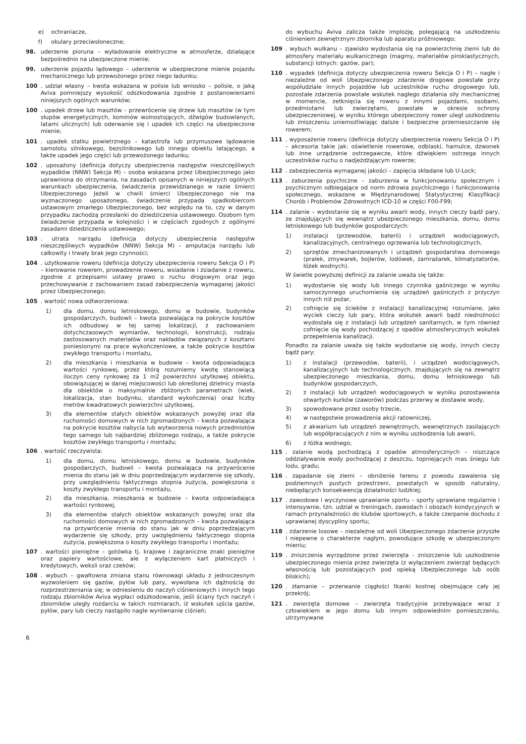e) ochraniacze,
f) okulary przeciwsłoneczne;
98. uderzenie pioruna – wyładowanie elektryczne w atmosferze, działające bezpośrednio na ubezpieczone mienie;
99. uderzenie pojazdu lądowego – uderzenie w ubezpieczone mienie pojazdu mechanicznego lub przewożonego przez niego ładunku;
100. udział własny – kwota wskazana w polisie lub wniosko – polisie, o jaką Aviva pomniejszy wysokość odszkodowania zgodnie z postanowieniami niniejszych ogólnych warunków;
100. upadek drzew lub masztów – przewrócenie się drzew lub masztów (w tym słupów energetycznych, kominów wolnostojących, dźwigów budowlanych, latarni ulicznych) lub oderwanie się i upadek ich części na ubezpieczone mienie;
101. upadek statku powietrznego – katastrofa lub przymusowe lądowanie samolotu silnikowego, bezsilnikowego lub innego obiektu latającego, a także upadek jego części lub przewożonego ładunku;
102. uposażony (definicja dotyczy ubezpieczenia następstw nieszczęśliwych wypadków (NNW) Sekcja M) – osoba wskazana przez Ubezpieczonego jako uprawniona do otrzymania, na zasadach opisanych w niniejszych ogólnych warunkach ubezpieczenia, świadczenia przewidzianego w razie śmierci Ubezpieczonego Jeżeli w chwili śmierci Ubezpieczonego nie ma wyznaczonego uposażonego, świadczenie przypada spadkobiercom ustawowym zmarłego Ubezpieczonego, bez względu na to, czy w danym przypadku zachodzą przesłanki do dziedziczenia ustawowego. Osobom tym świadczenie przypada w kolejności i w częściach zgodnych z ogólnymi zasadami dziedziczenia ustawowego;
103. utrata narządu (definicja dotyczy ubezpieczenia następstw nieszczęśliwych wypadków (NNW) Sekcja M) – amputacja narządu lub całkowity i trwały brak jego czynności;
104. użytkowanie roweru (definicja dotyczy ubezpieczenia roweru Sekcja O i P) – kierowanie rowerem, prowadzenie roweru, wsiadanie i zsiadanie z roweru, zgodnie z przepisami ustawy prawo o ruchu drogowym oraz jego przechowywanie z zachowaniem zasad zabezpieczenia wymaganej jakości przez Ubezpieczonego;
105. wartość nowa odtworzeniowa:
1) dla domu, domu letniskowego, domu w budowie, budynków gospodarczych, budowli – kwota pozwalająca na pokrycie kosztów ich odbudowy w tej samej lokalizacji, z zachowaniem dotychczasowych wymiarów, technologii, konstrukcji, rodzaju zastosowanych materiałów oraz nakładów związanych z kosztami poniesionymi na prace wykończeniowe, a także pokrycie kosztów zwykłego transportu i montażu,
2) dla mieszkania i mieszkania w budowie – kwota odpowiadająca wartości rynkowej, przez którą rozumiemy kwotę stanowiącą iloczyn ceny rynkowej za 1 m2 powierzchni użytkowej obiektu, obowiązującej w danej miejscowości lub określonej dzielnicy miasta dla obiektów o maksymalnie zbliżonych parametrach (wiek, lokalizacja, stan budynku, standard wykończenia) oraz liczby metrów kwadratowych powierzchni użytkowej,
3) dla elementów stałych obiektów wskazanych powyżej oraz dla ruchomości domowych w nich zgromadzonych – kwota pozwalająca na pokrycie kosztów nabycia lub wytworzenia nowych przedmiotów tego samego lub najbardziej zbliżonego rodzaju, a także pokrycie kosztów zwykłego transportu i montażu;
106. wartość rzeczywista:
1) dla domu, domu letniskowego, domu w budowie, budynków gospodarczych, budowli – kwota pozwalająca na przywrócenie mienia do stanu jak w dniu poprzedzającym wydarzenie się szkody, przy uwzględnieniu faktycznego stopnia zużycia, powiększona o koszty zwykłego transportu i montażu,
2) dla mieszkania, mieszkania w budowie – kwota odpowiadająca wartości rynkowej,
3) dla elementów stałych obiektów wskazanych powyżej oraz dla ruchomości domowych w nich zgromadzonych – kwota pozwalająca na przywrócenie mienia do stanu jak w dniu poprzedzającym wydarzenie się szkody, przy uwzględnieniu faktycznego stopnia zużycia, powiększona o koszty zwykłego transportu i montażu;
107. wartości pieniężne – gotówka tj. krajowe i zagraniczne znaki pieniężne oraz papiery wartościowe, ale z wyłączeniem kart płatniczych i kredytowych, weksli oraz czeków;
108. wybuch – gwałtowna zmiana stanu równowagi układu z jednoczesnym wyzwoleniem się gazów, pyłów lub pary, wywołana ich dążnością do rozprzestrzeniania się; w odniesieniu do naczyń ciśnieniowych i innych tego rodzaju zbiorników Aviva wypłaci odszkodowanie, jeśli ściany tych naczyń i zbiorników uległy rozdarciu w takich rozmiarach, iż wskutek ujścia gazów, pyłów, pary lub cieczy nastąpiło nagle wyrównanie ciśnień;
do wybuchu Aviva zalicza także implozję, polegającą na uszkodzeniu ciśnieniem zewnętrznym zbiornika lub aparatu próżniowego;
109. wybuch wulkanu – zjawisko wydostania się na powierzchnię ziemi lub do atmosfery materiału wulkanicznego (magmy, materiałów piroklastycznych, substancji lotnych: gazów, par);
110. wypadek (definicja dotyczy ubezpieczenia roweru Sekcja O i P) – nagłe i niezależne od woli Ubezpieczonego zdarzenie drogowe powstałe przy współudziale innych pojazdów lub uczestników ruchu drogowego lub, pozostałe zdarzenia powstałe wskutek nagłego działania siły mechanicznej w momencie, zetknięcia się roweru z innymi pojazdami, osobami, przedmiotami lub zwierzętami, powstałe w okresie ochrony ubezpieczeniowej, w wyniku którego ubezpieczony rower uległ uszkodzeniu lub zniszczeniu uniemożliwiając dalsze i bezpieczne przemieszczanie się rowerem;
111. wyposażenie roweru (definicja dotyczy ubezpieczenia roweru Sekcja O i P) – akcesoria takie jak: oświetlenie rowerowe, odblaski, hamulce, dzwonek lub inne urządzenie ostrzegawcze, które dźwiękiem ostrzega innych uczestników ruchu o nadjeżdżającym rowerze;
112. zabezpieczenia wymaganej jakości – zapięcia składane lub U-Lock;
113. zaburzenia psychiczne – zaburzenia w funkcjonowaniu społecznym i psychicznym odbiegające od norm zdrowia psychicznego i funkcjonowania społecznego, wskazane w Międzynarodowej Statystycznej Klasyfikacji Chorób i Problemów Zdrowotnych ICD-10 w części F00-F99;
114. zalanie – wydostanie się w wyniku awarii wody, innych cieczy bądź pary, ze znajdujących się wewnątrz ubezpieczonego mieszkania, domu, domu letniskowego lub budynków gospodarczych:
1) instalacji (przewodów, baterii) i urządzeń wodociągowych, kanalizacyjnych, centralnego ogrzewania lub technologicznych,
2) sprzętów zmechanizowanych i urządzeń gospodarstwa domowego (pralek, zmywarek, bojlerów, lodówek, zamrażarek, klimatyzatorów, łóżek wodnych).
W świetle powyższej definicji za zalanie uważa się także:
1) wydostanie się wody lub innego czynnika gaśniczego w wyniku samoczynnego uruchomienia się urządzeń gaśniczych z przyczyn innych niż pożar,
2) cofnięcie się ścieków z instalacji kanalizacyjnej rozumiane, jako wyciek cieczy lub pary, która wskutek awarii bądź niedrożności wydostała się z instalacji lub urządzeń sanitarnych, w tym również cofnięcie się wody pochodzącej z opadów atmosferycznych wskutek przepełnienia kanalizacji.
Ponadto za zalanie uważa się także wydostanie się wody, innych cieczy bądź pary:
1) z instalacji (przewodów, baterii), i urządzeń wodociągowych, kanalizacyjnych lub technologicznych, znajdujących się na zewnątrz ubezpieczonego mieszkania, domu, domu letniskowego lub budynków gospodarczych,
2) z instalacji lub urządzeń wodociągowych w wyniku pozostawienia otwartych kurków (zaworów) podczas przerwy w dostawie wody,
3) spowodowane przez osoby trzecie,
4) w następstwie prowadzenia akcji ratowniczej,
5) z akwarium lub urządzeń zewnętrznych, wewnętrznych zasilających lub współpracujących z nim w wyniku uszkodzenia lub awarii,
6) z łóżka wodnego;
115. zalanie wodą pochodzącą z opadów atmosferycznych – niszczące oddziaływanie wody pochodzącej z deszczu, topniejących mas śniegu lub lodu, gradu;
116. zapadanie się ziemi – obniżenie terenu z powodu zawalenia się podziemnych pustych przestrzeni, powstałych w sposób naturalny, niebędących konsekwencją działalności ludzkiej;
117. zawodowe i wyczynowe uprawianie sportu – sporty uprawiane regularnie i intensywnie, tzn. udział w treningach, zawodach i obozach kondycyjnych w ramach przynależności do klubów sportowych, a także czerpanie dochodu z uprawianej dyscypliny sportu;
118. zdarzenie losowe – niezależne od woli Ubezpieczonego zdarzenie przyszłe i niepewne o charakterze nagłym, powodujące szkodę w ubezpieczonym mieniu;
119. zniszczenia wyrządzone przez zwierzęta - zniszczenie lub uszkodzenie ubezpieczonego mienia przez zwierzęta (z wyłączeniem zwierząt będących własnością lub pozostających pod opieką Ubezpieczonego lub osób bliskich);
120. złamanie – przerwanie ciągłości tkanki kostnej obejmujące cały jej przekrój;
121. zwierzęta domowe – zwierzęta tradycyjnie przebywające wraz z człowiekiem w jego domu lub innym odpowiednim pomieszczeniu, utrzymywane
6